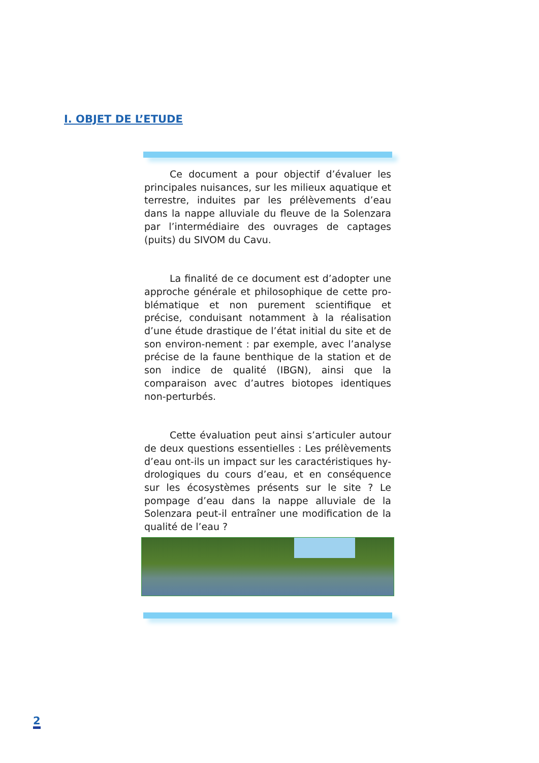I. OBJET DE L’ETUDE
Ce document a pour objectif d’évaluer les principales nuisances, sur les milieux aquatique et terrestre, induites par les prélèvements d’eau dans la nappe alluviale du fleuve de la Solenzara par l’intermédiaire des ouvrages de captages (puits) du SIVOM du Cavu.
La finalité de ce document est d’adopter une approche générale et philosophique de cette pro-blématique et non purement scientifique et précise, conduisant notamment à la réalisation d’une étude drastique de l’état initial du site et de son environ-nement : par exemple, avec l’analyse précise de la faune benthique de la station et de son indice de qualité (IBGN), ainsi que la comparaison avec d’autres biotopes identiques non-perturbés.
Cette évaluation peut ainsi s’articuler autour de deux questions essentielles : Les prélèvements d’eau ont-ils un impact sur les caractéristiques hy-drologiques du cours d’eau, et en conséquence sur les écosystèmes présents sur le site ? Le pompage d’eau dans la nappe alluviale de la Solenzara peut-il entraîner une modification de la qualité de l’eau ?
2